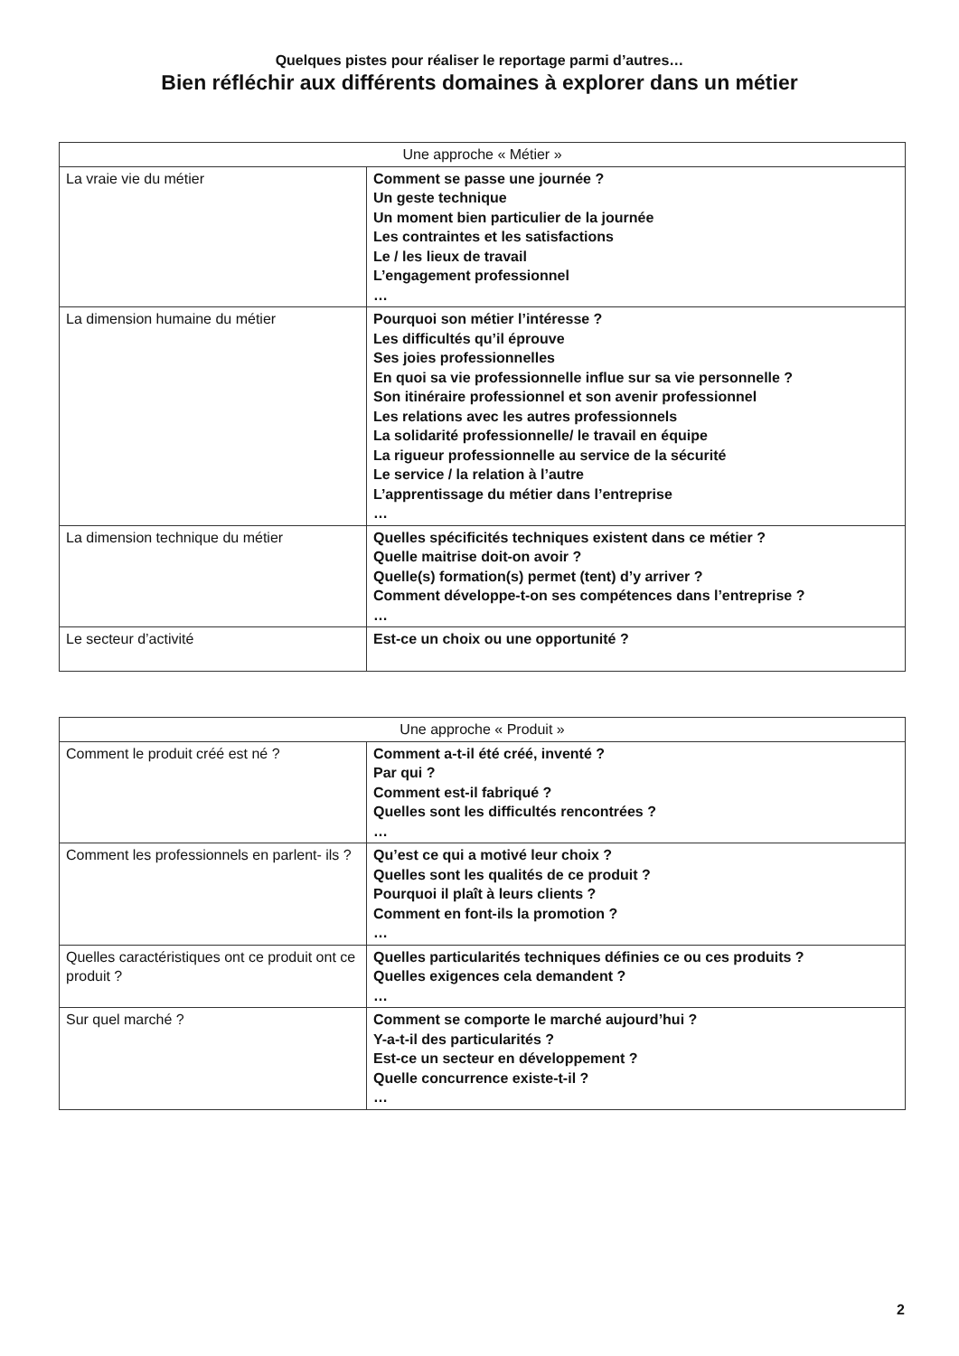Quelques pistes pour réaliser le reportage parmi d’autres…
Bien réfléchir aux différents domaines à explorer dans un métier
| Une approche « Métier » | |
| --- | --- |
| La vraie vie du métier | Comment se passe une journée ? Un geste technique Un moment bien particulier de la journée Les contraintes et les satisfactions Le / les lieux de travail L’engagement professionnel … |
| La dimension humaine du métier | Pourquoi son métier l’intéresse ? Les difficultés qu’il éprouve Ses joies professionnelles En quoi sa vie professionnelle influe sur sa vie personnelle ? Son itinéraire professionnel et son avenir professionnel Les relations avec les autres professionnels La solidarité professionnelle/ le travail en équipe La rigueur professionnelle au service de la sécurité Le service / la relation à l’autre L’apprentissage du métier dans l’entreprise … |
| La dimension technique du métier | Quelles spécificités techniques existent dans ce métier ? Quelle maitrise doit-on avoir ? Quelle(s) formation(s) permet (tent) d’y arriver ? Comment développe-t-on ses compétences dans l’entreprise ? … |
| Le secteur d’activité | Est-ce un choix ou une opportunité ? |
| Une approche « Produit » | |
| --- | --- |
| Comment le produit créé est né ? | Comment a-t-il été créé, inventé ? Par qui ? Comment est-il fabriqué ? Quelles sont les difficultés rencontrées ? … |
| Comment les professionnels en parlent- ils ? | Qu’est ce qui a motivé leur choix ? Quelles sont les qualités de ce produit ? Pourquoi il plaît à leurs clients ? Comment en font-ils la promotion ? … |
| Quelles caractéristiques ont ce produit ont ce produit ? | Quelles particularités techniques définies ce ou ces produits ? Quelles exigences cela demandent ? … |
| Sur quel marché ? | Comment se comporte le marché aujourd’hui ? Y-a-t-il des particularités ? Est-ce un secteur en développement ? Quelle concurrence existe-t-il ? … |
2